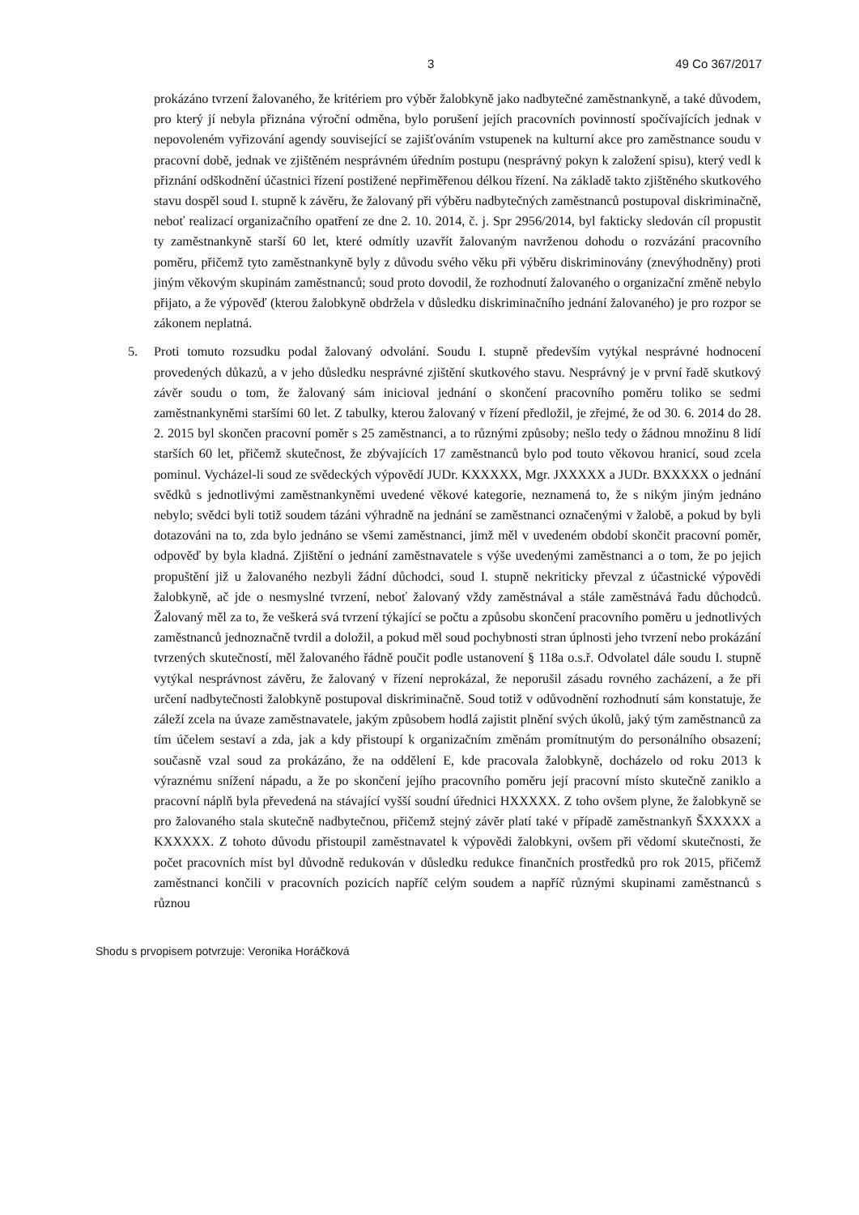3 49 Co 367/2017
prokázáno tvrzení žalovaného, že kritériem pro výběr žalobkyně jako nadbytečné zaměstnankyně, a také důvodem, pro který jí nebyla přiznána výroční odměna, bylo porušení jejích pracovních povinností spočívajících jednak v nepovoleném vyřizování agendy související se zajišťováním vstupenek na kulturní akce pro zaměstnance soudu v pracovní době, jednak ve zjištěném nesprávném úředním postupu (nesprávný pokyn k založení spisu), který vedl k přiznání odškodnění účastnici řízení postižené nepřiměřenou délkou řízení. Na základě takto zjištěného skutkového stavu dospěl soud I. stupně k závěru, že žalovaný při výběru nadbytečných zaměstnanců postupoval diskriminačně, neboť realizací organizačního opatření ze dne 2. 10. 2014, č. j. Spr 2956/2014, byl fakticky sledován cíl propustit ty zaměstnankyně starší 60 let, které odmítly uzavřít žalovaným navrženou dohodu o rozvázání pracovního poměru, přičemž tyto zaměstnankyně byly z důvodu svého věku při výběru diskriminovány (znevýhodněny) proti jiným věkovým skupinám zaměstnanců; soud proto dovodil, že rozhodnutí žalovaného o organizační změně nebylo přijato, a že výpověď (kterou žalobkyně obdržela v důsledku diskriminačního jednání žalovaného) je pro rozpor se zákonem neplatná.
5. Proti tomuto rozsudku podal žalovaný odvolání. Soudu I. stupně především vytýkal nesprávné hodnocení provedených důkazů, a v jeho důsledku nesprávné zjištění skutkového stavu. Nesprávný je v první řadě skutkový závěr soudu o tom, že žalovaný sám inicioval jednání o skončení pracovního poměru toliko se sedmi zaměstnankyněmi staršími 60 let. Z tabulky, kterou žalovaný v řízení předložil, je zřejmé, že od 30. 6. 2014 do 28. 2. 2015 byl skončen pracovní poměr s 25 zaměstnanci, a to různými způsoby; nešlo tedy o žádnou množinu 8 lidí starších 60 let, přičemž skutečnost, že zbývajících 17 zaměstnanců bylo pod touto věkovou hranicí, soud zcela pominul. Vycházel-li soud ze svědeckých výpovědí JUDr. KXXXXX, Mgr. JXXXXX a JUDr. BXXXXX o jednání svědků s jednotlivými zaměstnankyněmi uvedené věkové kategorie, neznamená to, že s nikým jiným jednáno nebylo; svědci byli totiž soudem tázáni výhradně na jednání se zaměstnanci označenými v žalobě, a pokud by byli dotazováni na to, zda bylo jednáno se všemi zaměstnanci, jimž měl v uvedeném období skončit pracovní poměr, odpověď by byla kladná. Zjištění o jednání zaměstnavatele s výše uvedenými zaměstnanci a o tom, že po jejich propuštění již u žalovaného nezbyli žádní důchodci, soud I. stupně nekriticky převzal z účastnické výpovědi žalobkyně, ač jde o nesmyslné tvrzení, neboť žalovaný vždy zaměstnával a stále zaměstnává řadu důchodců. Žalovaný měl za to, že veškerá svá tvrzení týkající se počtu a způsobu skončení pracovního poměru u jednotlivých zaměstnanců jednoznačně tvrdil a doložil, a pokud měl soud pochybnosti stran úplnosti jeho tvrzení nebo prokázání tvrzených skutečností, měl žalovaného řádně poučit podle ustanovení § 118a o.s.ř. Odvolatel dále soudu I. stupně vytýkal nesprávnost závěru, že žalovaný v řízení neprokázal, že neporušil zásadu rovného zacházení, a že při určení nadbytečnosti žalobkyně postupoval diskriminačně. Soud totiž v odůvodnění rozhodnutí sám konstatuje, že záleží zcela na úvaze zaměstnavatele, jakým způsobem hodlá zajistit plnění svých úkolů, jaký tým zaměstnanců za tím účelem sestaví a zda, jak a kdy přistoupí k organizačním změnám promítnutým do personálního obsazení; současně vzal soud za prokázáno, že na oddělení E, kde pracovala žalobkyně, docházelo od roku 2013 k výraznému snížení nápadu, a že po skončení jejího pracovního poměru její pracovní místo skutečně zaniklo a pracovní náplň byla převedená na stávající vyšší soudní úřednici HXXXXX. Z toho ovšem plyne, že žalobkyně se pro žalovaného stala skutečně nadbytečnou, přičemž stejný závěr platí také v případě zaměstnankyň ŠXXXXX a KXXXXX. Z tohoto důvodu přistoupil zaměstnavatel k výpovědi žalobkyni, ovšem při vědomí skutečnosti, že počet pracovních míst byl důvodně redukován v důsledku redukce finančních prostředků pro rok 2015, přičemž zaměstnanci končili v pracovních pozicích napříč celým soudem a napříč různými skupinami zaměstnanců s různou
Shodu s prvopisem potvrzuje: Veronika Horáčková